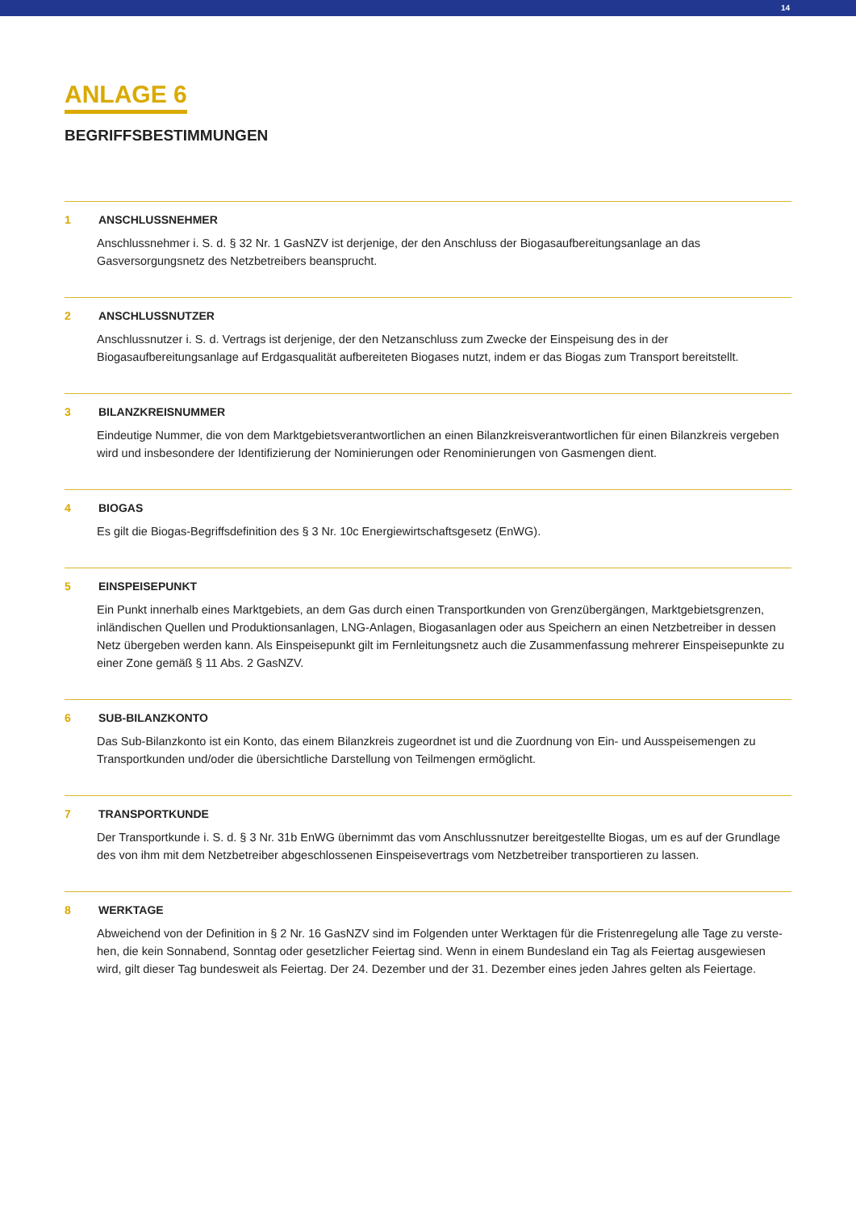14
ANLAGE 6
BEGRIFFSBESTIMMUNGEN
1 ANSCHLUSSNEHMER
Anschlussnehmer i. S. d. § 32 Nr. 1 GasNZV ist derjenige, der den Anschluss der Biogasaufbereitungsanlage an das Gasversorgungsnetz des Netzbetreibers beansprucht.
2 ANSCHLUSSNUTZER
Anschlussnutzer i. S. d. Vertrags ist derjenige, der den Netzanschluss zum Zwecke der Einspeisung des in der Biogasaufbereitungsanlage auf Erdgasqualität aufbereiteten Biogases nutzt, indem er das Biogas zum Transport bereitstellt.
3 BILANZKREISNUMMER
Eindeutige Nummer, die von dem Marktgebietsverantwortlichen an einen Bilanzkreisverantwortlichen für einen Bilanzkreis vergeben wird und insbesondere der Identifizierung der Nominierungen oder Renominierungen von Gasmengen dient.
4 BIOGAS
Es gilt die Biogas-Begriffsdefinition des § 3 Nr. 10c Energiewirtschaftsgesetz (EnWG).
5 EINSPEISEPUNKT
Ein Punkt innerhalb eines Marktgebiets, an dem Gas durch einen Transportkunden von Grenzübergängen, Marktgebietsgrenzen, inländischen Quellen und Produktionsanlagen, LNG-Anlagen, Biogasanlagen oder aus Speichern an einen Netzbetreiber in dessen Netz übergeben werden kann. Als Einspeisepunkt gilt im Fernleitungsnetz auch die Zusammenfassung mehrerer Einspeisepunkte zu einer Zone gemäß § 11 Abs. 2 GasNZV.
6 SUB-BILANZKONTO
Das Sub-Bilanzkonto ist ein Konto, das einem Bilanzkreis zugeordnet ist und die Zuordnung von Ein- und Ausspeisemengen zu Transportkunden und/oder die übersichtliche Darstellung von Teilmengen ermöglicht.
7 TRANSPORTKUNDE
Der Transportkunde i. S. d. § 3 Nr. 31b EnWG übernimmt das vom Anschlussnutzer bereitgestellte Biogas, um es auf der Grundlage des von ihm mit dem Netzbetreiber abgeschlossenen Einspeisevertrags vom Netzbetreiber transportieren zu lassen.
8 WERKTAGE
Abweichend von der Definition in § 2 Nr. 16 GasNZV sind im Folgenden unter Werktagen für die Fristenregelung alle Tage zu verste-hen, die kein Sonnabend, Sonntag oder gesetzlicher Feiertag sind. Wenn in einem Bundesland ein Tag als Feiertag ausgewiesen wird, gilt dieser Tag bundesweit als Feiertag. Der 24. Dezember und der 31. Dezember eines jeden Jahres gelten als Feiertage.